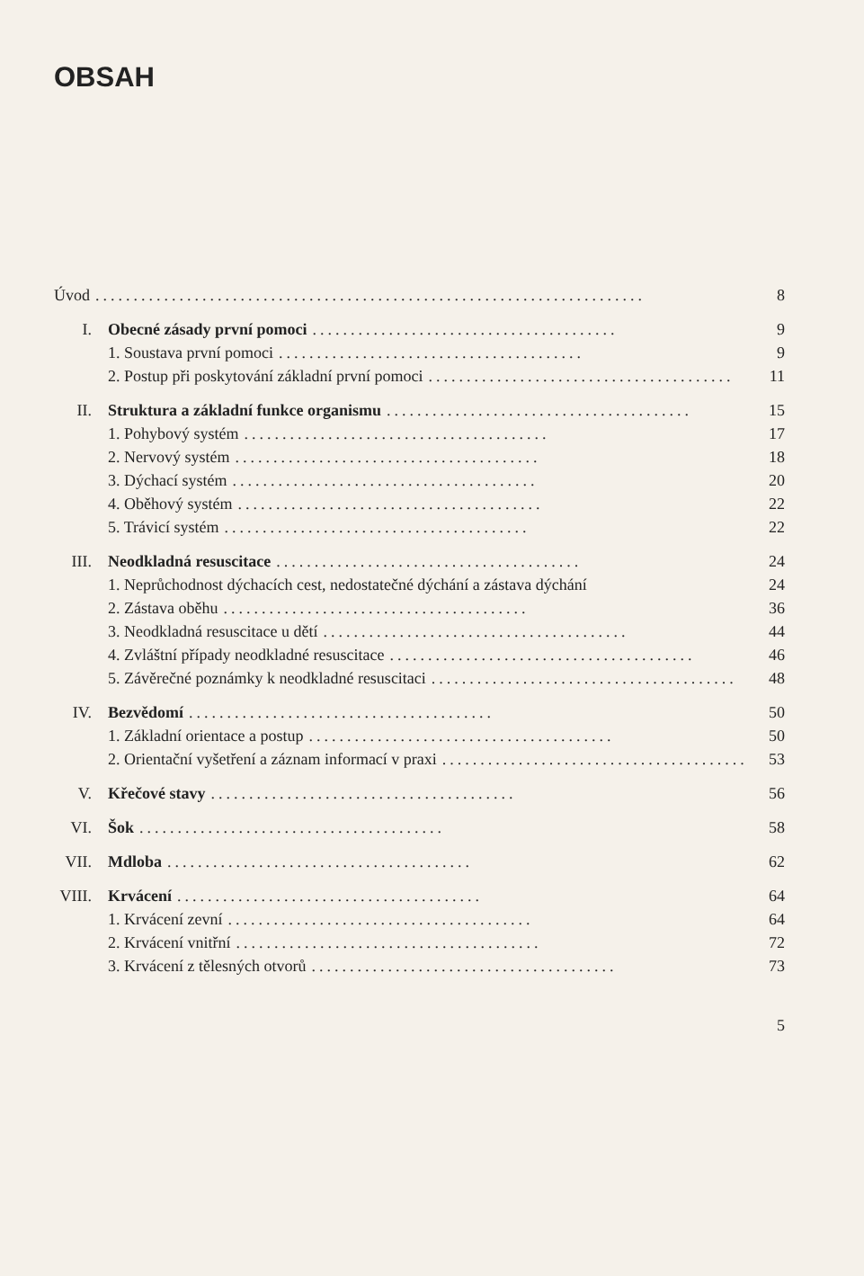OBSAH
Úvod........................................................................ 8
I. Obecné zásady první pomoci........................................ 9
1. Soustava první pomoci........................................ 9
2. Postup při poskytování základní první pomoci........................................ 11
II. Struktura a základní funkce organismu........................................ 15
1. Pohybový systém........................................ 17
2. Nervový systém........................................ 18
3. Dýchací systém........................................ 20
4. Oběhový systém........................................ 22
5. Trávicí systém........................................ 22
III. Neodkladná resuscitace........................................ 24
1. Neprůchodnost dýchacích cest, nedostatečné dýchání a zástava dýchání 24
2. Zástava oběhu........................................ 36
3. Neodkladná resuscitace u dětí........................................ 44
4. Zvláštní případy neodkladné resuscitace........................................ 46
5. Závěrečné poznámky k neodkladné resuscitaci........................................ 48
IV. Bezvědomí........................................ 50
1. Základní orientace a postup........................................ 50
2. Orientační vyšetření a záznam informací v praxi........................................ 53
V. Křečové stavy........................................ 56
VI. Šok........................................ 58
VII. Mdloba........................................ 62
VIII. Krvácení........................................ 64
1. Krvácení zevní........................................ 64
2. Krvácení vnitřní........................................ 72
3. Krvácení z tělesných otvorů........................................ 73
5